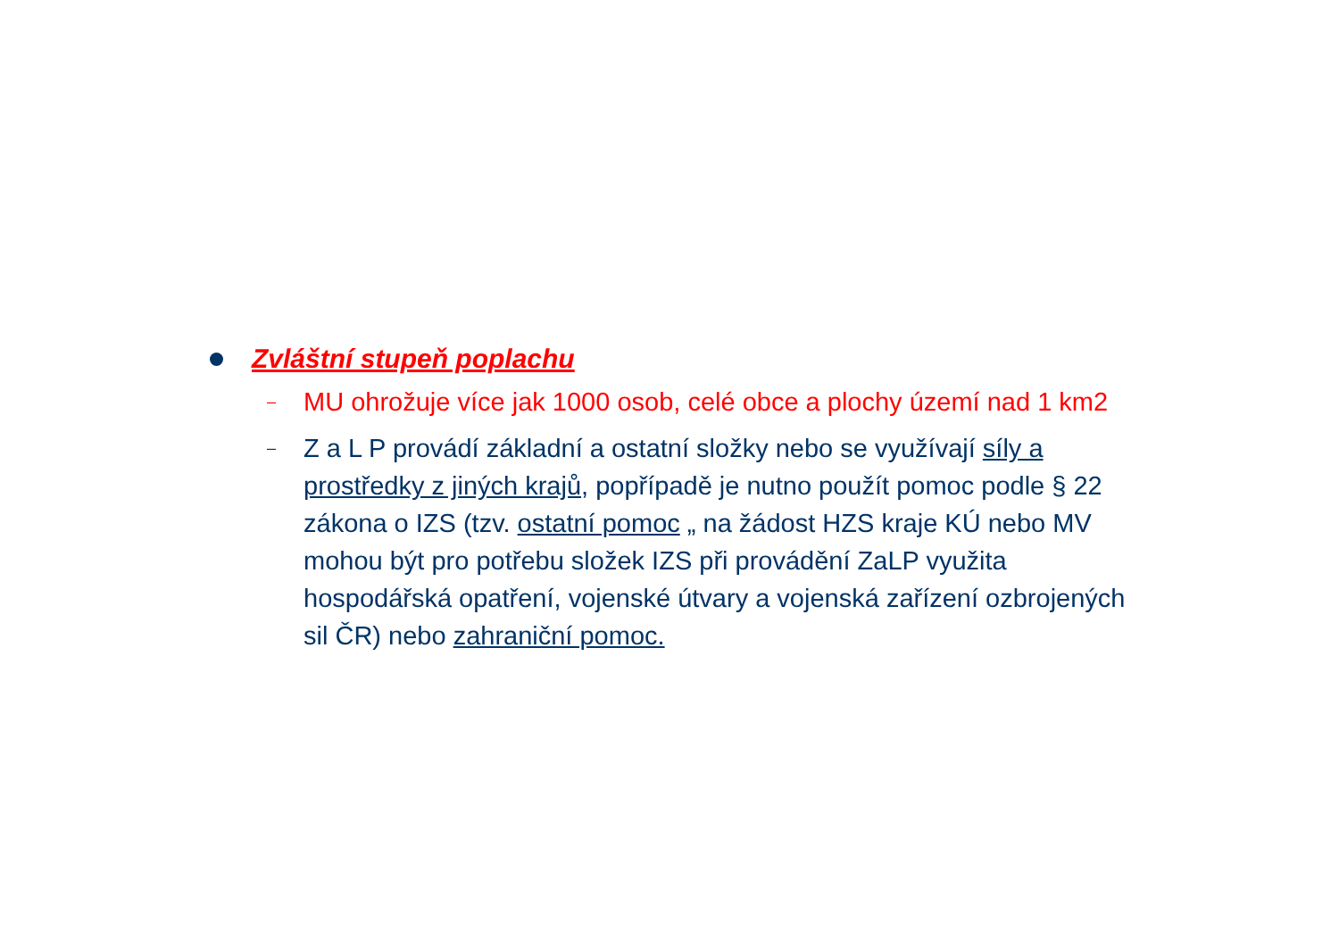Zvláštní stupeň poplachu
–
MU ohrožuje více jak 1000 osob, celé obce a plochy území nad 1 km2
–
Z a L P provádí základní a ostatní složky nebo se využívají síly a prostředky z jiných krajů, popřípadě je nutno použít pomoc podle § 22 zákona o IZS (tzv. ostatní pomoc „ na žádost HZS kraje KÚ nebo MV mohou být pro potřebu složek IZS při provádění ZaLP využita hospodářská opatření, vojenské útvary a vojenská zařízení ozbrojených sil ČR) nebo zahraniční pomoc.